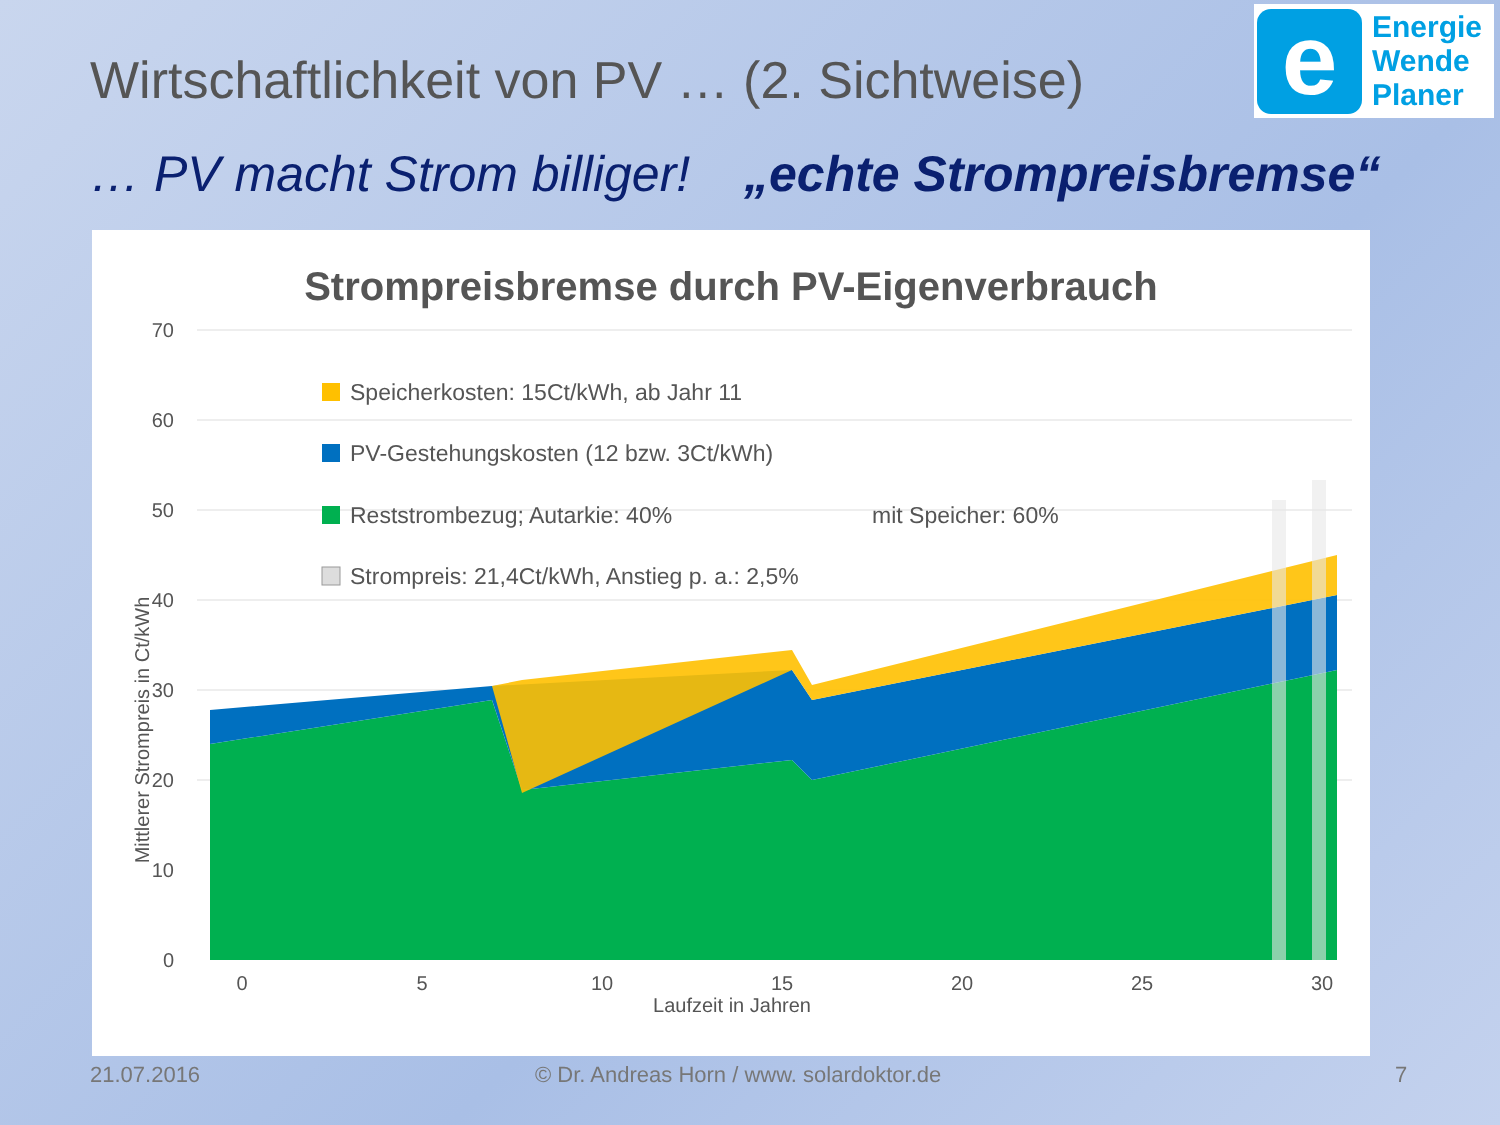Wirtschaftlichkeit von PV … (2. Sichtweise)
e
Energie
Wende
Planer
… PV macht Strom billiger! „echte Strompreisbremse“
Strompreisbremse durch PV-Eigenverbrauch
70
60
50
40
30
20
10
0
Laufzeit in Jahren
0
5
10
15
20
25
30
Mittlerer Strompreis in Ct/kWh
Speicherkosten: 15Ct/kWh, ab Jahr 11
PV-Gestehungskosten (12 bzw. 3Ct/kWh)
Reststrombezug; Autarkie: 40%
mit Speicher: 60%
Strompreis: 21,4Ct/kWh, Anstieg p. a.: 2,5%
21.07.2016
© Dr. Andreas Horn / www. solardoktor.de
7